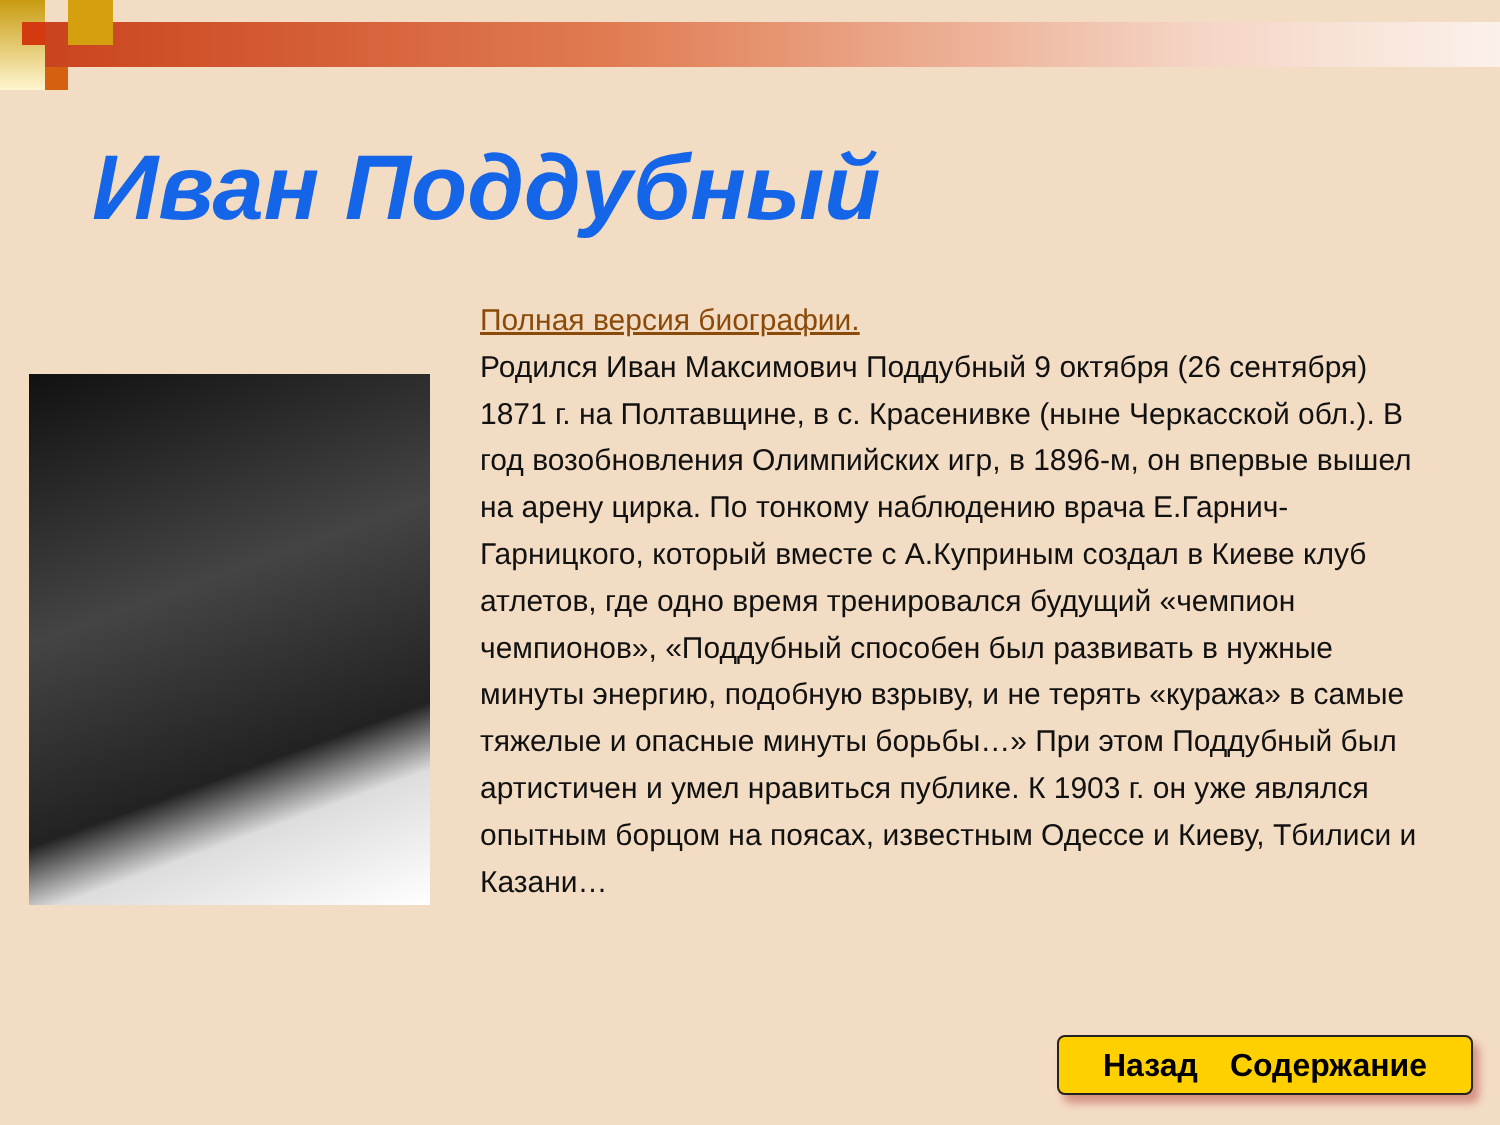Иван Поддубный
Полная версия биографии.
Родился Иван Максимович Поддубный 9 октября (26 сентября) 1871 г. на Полтавщине, в с. Красенивке (ныне Черкасской обл.). В год возобновления Олимпийских игр, в 1896-м, он впервые вышел на арену цирка. По тонкому наблюдению врача Е.Гарнич-Гарницкого, который вместе с А.Куприным создал в Киеве клуб атлетов, где одно время тренировался будущий «чемпион чемпионов», «Поддубный способен был развивать в нужные минуты энергию, подобную взрыву, и не терять «куража» в самые тяжелые и опасные минуты борьбы…» При этом Поддубный был артистичен и умел нравиться публике. К 1903 г. он уже являлся опытным борцом на поясах, известным Одессе и Киеву, Тбилиси и Казани…
Назад Содержание